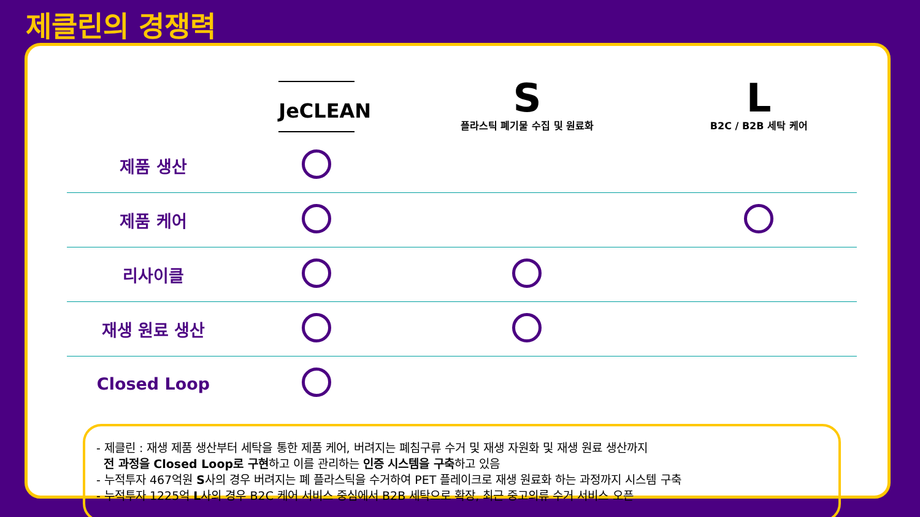제클린의 경쟁력
| | JeCLEAN | S 플라스틱 폐기물 수집 및 원료화 | L B2C / B2B 세탁 케어 |
| --- | --- | --- | --- |
| 제품 생산 | | | |
| 제품 케어 | | | |
| 리사이클 | | | |
| 재생 원료 생산 | | | |
| Closed Loop | | | |
- 제클린 : 재생 제품 생산부터 세탁을 통한 제품 케어, 버려지는 폐침구류 수거 및 재생 자원화 및 재생 원료 생산까지
전 과정을 Closed Loop로 구현하고 이를 관리하는 인증 시스템을 구축하고 있음
- 누적투자 467억원 S사의 경우 버려지는 폐 플라스틱을 수거하여 PET 플레이크로 재생 원료화 하는 과정까지 시스템 구축
- 누적투자 1225억 L사의 경우 B2C 케어 서비스 중심에서 B2B 세탁으로 확장, 최근 중고의류 수거 서비스 오픈